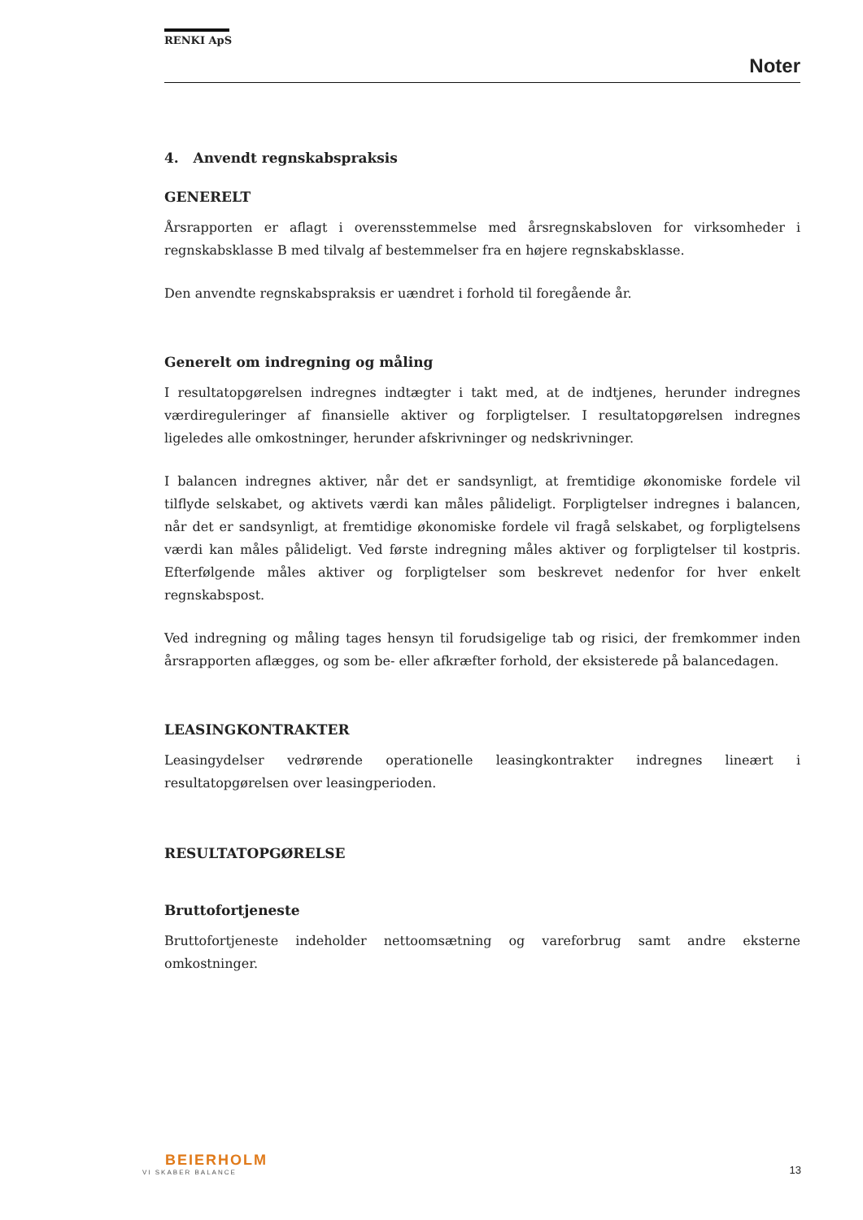RENKI ApS
Noter
4. Anvendt regnskabspraksis
GENERELT
Årsrapporten er aflagt i overensstemmelse med årsregnskabsloven for virksomheder i regnskabsklasse B med tilvalg af bestemmelser fra en højere regnskabsklasse.
Den anvendte regnskabspraksis er uændret i forhold til foregående år.
Generelt om indregning og måling
I resultatopgørelsen indregnes indtægter i takt med, at de indtjenes, herunder indregnes værdireguleringer af finansielle aktiver og forpligtelser. I resultatopgørelsen indregnes ligeledes alle omkostninger, herunder afskrivninger og nedskrivninger.
I balancen indregnes aktiver, når det er sandsynligt, at fremtidige økonomiske fordele vil tilflyde selskabet, og aktivets værdi kan måles pålideligt. Forpligtelser indregnes i balancen, når det er sandsynligt, at fremtidige økonomiske fordele vil fragå selskabet, og forpligtelsens værdi kan måles pålideligt. Ved første indregning måles aktiver og forpligtelser til kostpris. Efterfølgende måles aktiver og forpligtelser som beskrevet nedenfor for hver enkelt regnskabspost.
Ved indregning og måling tages hensyn til forudsigelige tab og risici, der fremkommer inden årsrapporten aflægges, og som be- eller afkræfter forhold, der eksisterede på balancedagen.
LEASINGKONTRAKTER
Leasingydelser vedrørende operationelle leasingkontrakter indregnes lineært i resultatopgørelsen over leasingperioden.
RESULTATOPGØRELSE
Bruttofortjeneste
Bruttofortjeneste indeholder nettoomsætning og vareforbrug samt andre eksterne omkostninger.
BEIERHOLM
VI SKABER BALANCE
13